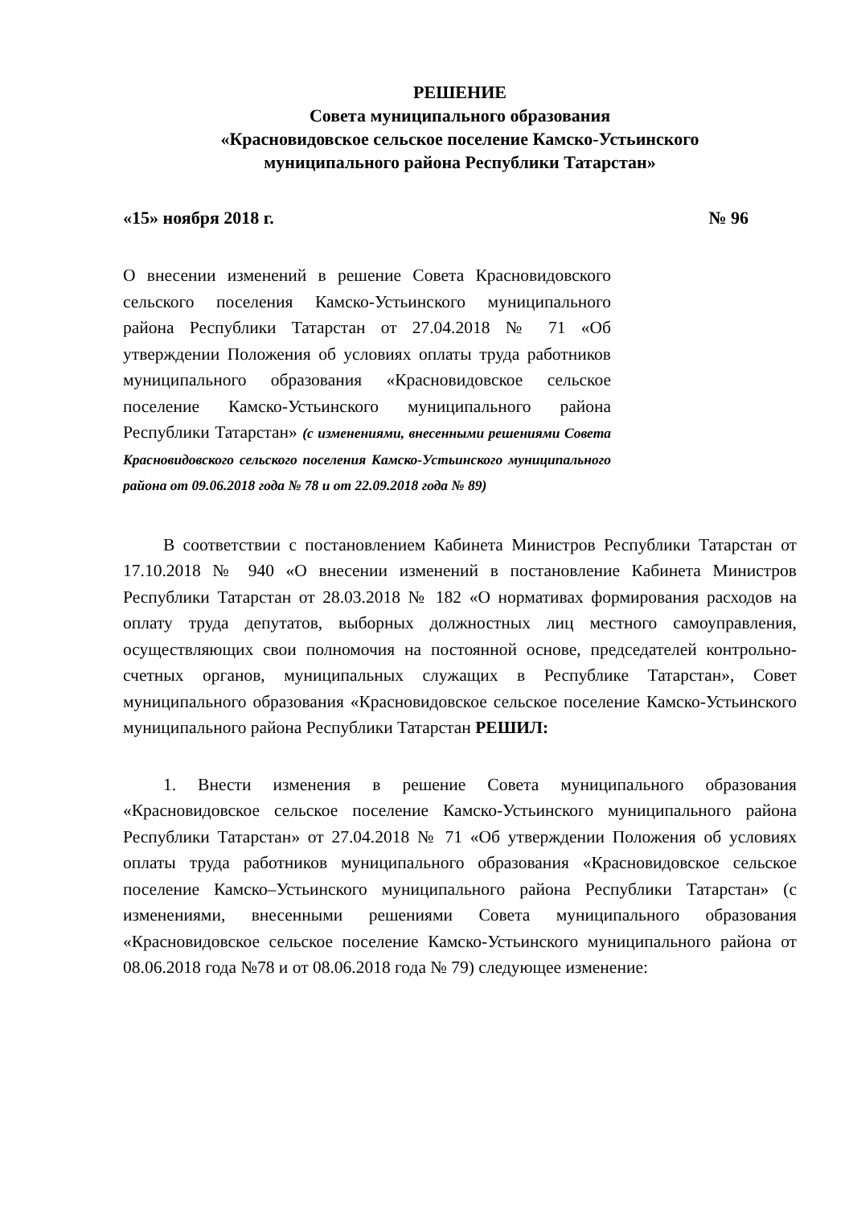РЕШЕНИЕ
Совета муниципального образования
«Красновидовское сельское поселение Камско-Устьинского
муниципального района Республики Татарстан»
«15» ноября 2018 г. № 96
О внесении изменений в решение Совета Красновидовского сельского поселения Камско-Устьинского муниципального района Республики Татарстан от 27.04.2018 № 71 «Об утверждении Положения об условиях оплаты труда работников муниципального образования «Красновидовское сельское поселение Камско-Устьинского муниципального района Республики Татарстан» (с изменениями, внесенными решениями Совета Красновидовского сельского поселения Камско-Устьинского муниципального района от 09.06.2018 года № 78 и от 22.09.2018 года № 89)
В соответствии с постановлением Кабинета Министров Республики Татарстан от 17.10.2018 № 940 «О внесении изменений в постановление Кабинета Министров Республики Татарстан от 28.03.2018 № 182 «О нормативах формирования расходов на оплату труда депутатов, выборных должностных лиц местного самоуправления, осуществляющих свои полномочия на постоянной основе, председателей контрольно-счетных органов, муниципальных служащих в Республике Татарстан», Совет муниципального образования «Красновидовское сельское поселение Камско-Устьинского муниципального района Республики Татарстан РЕШИЛ:
1. Внести изменения в решение Совета муниципального образования «Красновидовское сельское поселение Камско-Устьинского муниципального района Республики Татарстан» от 27.04.2018 № 71 «Об утверждении Положения об условиях оплаты труда работников муниципального образования «Красновидовское сельское поселение Камско–Устьинского муниципального района Республики Татарстан» (с изменениями, внесенными решениями Совета муниципального образования «Красновидовское сельское поселение Камско-Устьинского муниципального района от 08.06.2018 года №78 и от 08.06.2018 года № 79) следующее изменение: